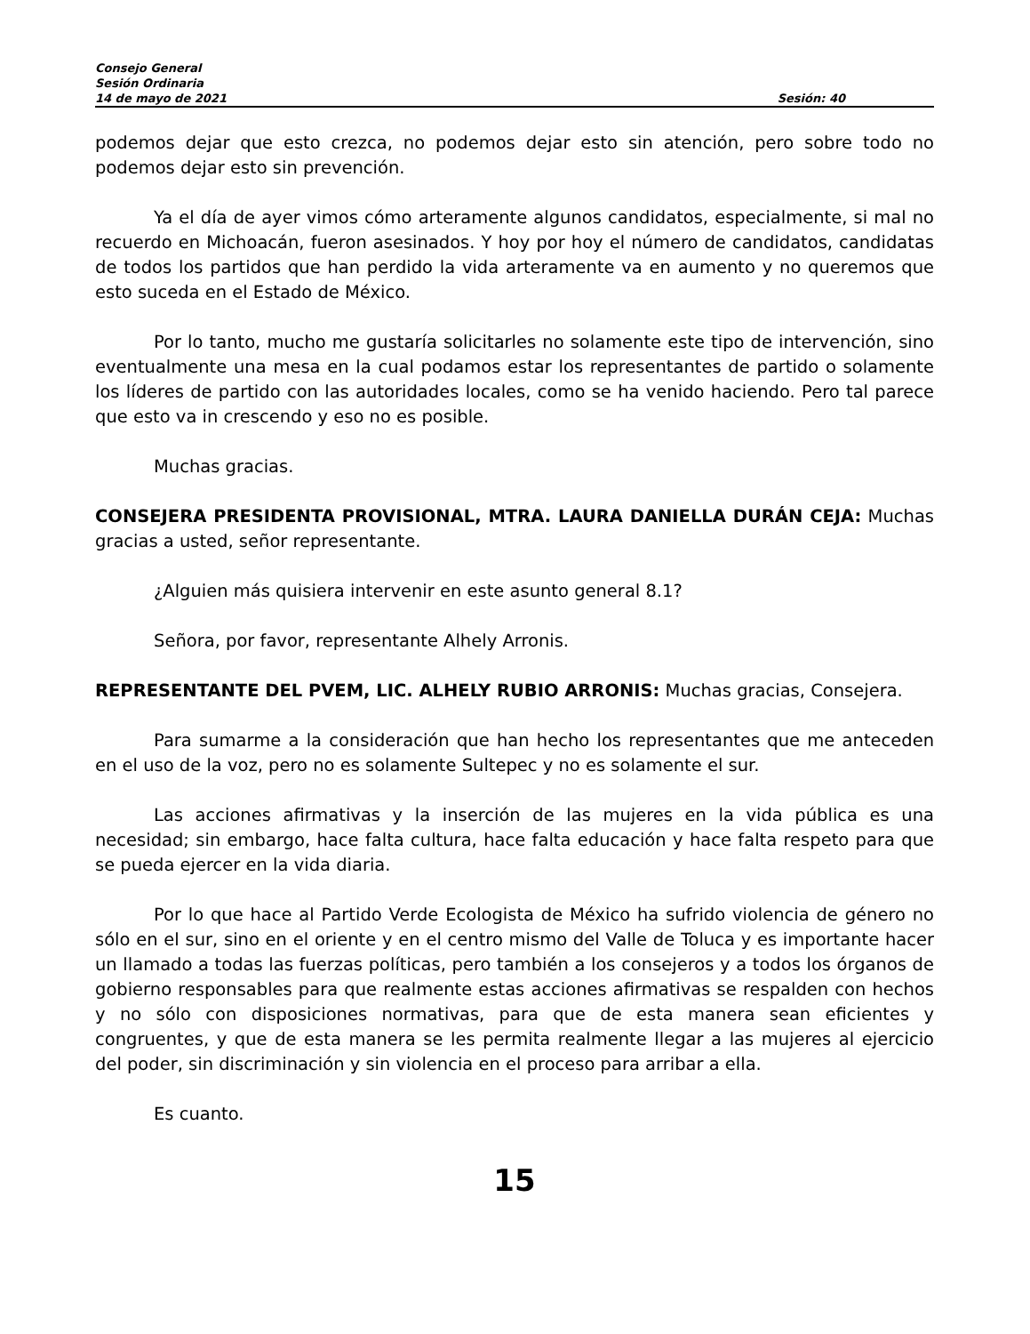Consejo General
Sesión Ordinaria
14 de mayo de 2021 Sesión: 40
podemos dejar que esto crezca, no podemos dejar esto sin atención, pero sobre todo no podemos dejar esto sin prevención.
Ya el día de ayer vimos cómo arteramente algunos candidatos, especialmente, si mal no recuerdo en Michoacán, fueron asesinados. Y hoy por hoy el número de candidatos, candidatas de todos los partidos que han perdido la vida arteramente va en aumento y no queremos que esto suceda en el Estado de México.
Por lo tanto, mucho me gustaría solicitarles no solamente este tipo de intervención, sino eventualmente una mesa en la cual podamos estar los representantes de partido o solamente los líderes de partido con las autoridades locales, como se ha venido haciendo. Pero tal parece que esto va in crescendo y eso no es posible.
Muchas gracias.
CONSEJERA PRESIDENTA PROVISIONAL, MTRA. LAURA DANIELLA DURÁN CEJA: Muchas gracias a usted, señor representante.
¿Alguien más quisiera intervenir en este asunto general 8.1?
Señora, por favor, representante Alhely Arronis.
REPRESENTANTE DEL PVEM, LIC. ALHELY RUBIO ARRONIS: Muchas gracias, Consejera.
Para sumarme a la consideración que han hecho los representantes que me anteceden en el uso de la voz, pero no es solamente Sultepec y no es solamente el sur.
Las acciones afirmativas y la inserción de las mujeres en la vida pública es una necesidad; sin embargo, hace falta cultura, hace falta educación y hace falta respeto para que se pueda ejercer en la vida diaria.
Por lo que hace al Partido Verde Ecologista de México ha sufrido violencia de género no sólo en el sur, sino en el oriente y en el centro mismo del Valle de Toluca y es importante hacer un llamado a todas las fuerzas políticas, pero también a los consejeros y a todos los órganos de gobierno responsables para que realmente estas acciones afirmativas se respalden con hechos y no sólo con disposiciones normativas, para que de esta manera sean eficientes y congruentes, y que de esta manera se les permita realmente llegar a las mujeres al ejercicio del poder, sin discriminación y sin violencia en el proceso para arribar a ella.
Es cuanto.
15